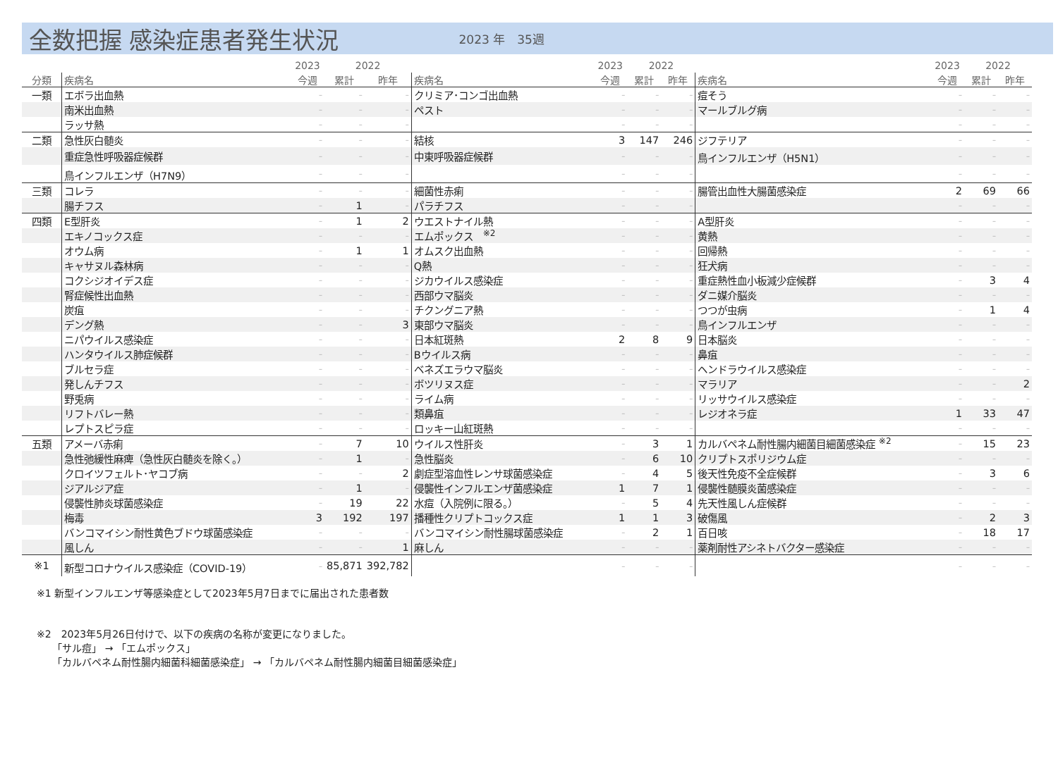全数把握 感染症患者発生状況
2023 年　35週
| | | 2023 | 2022 | | | 2023 | 2022 | | | 2023 | 2022 | |
| --- | --- | --- | --- | --- | --- | --- | --- | --- | --- | --- | --- | --- |
| 分類 | 疾病名 | 今週 | 累計 | 昨年 | 疾病名 | 今週 | 累計 | 昨年 | 疾病名 | 今週 | 累計 | 昨年 |
| 一類 | エボラ出血熱 | – | – | – | クリミア･コンゴ出血熱 | – | – | – | 痘そう | – | – | – |
| | 南米出血熱 | – | – | – | ペスト | – | – | – | マールブルグ病 | – | – | – |
| | ラッサ熱 | – | – | – | | – | – | – | | – | – | – |
| 二類 | 急性灰白髄炎 | – | – | – | 結核 | 3 | 147 | 246 | ジフテリア | – | – | – |
| | 重症急性呼吸器症候群 | – | – | – | 中東呼吸器症候群 | – | – | – | 鳥インフルエンザ（H5N1） | – | – | – |
| | 鳥インフルエンザ（H7N9） | – | – | – | | – | – | – | | – | – | – |
| 三類 | コレラ | – | – | – | 細菌性赤痢 | – | – | – | 腸管出血性大腸菌感染症 | 2 | 69 | 66 |
| | 腸チフス | – | 1 | – | パラチフス | – | – | – | | – | – | – |
| 四類 | E型肝炎 | – | 1 | 2 | ウエストナイル熱 | – | – | – | A型肝炎 | – | – | – |
| | エキノコックス症 | – | – | – | エムポックス <sup>※2</sup> | – | – | – | 黄熱 | – | – | – |
| | オウム病 | – | 1 | 1 | オムスク出血熱 | – | – | – | 回帰熱 | – | – | – |
| | キャサヌル森林病 | – | – | – | Q熱 | – | – | – | 狂犬病 | – | – | – |
| | コクシジオイデス症 | – | – | – | ジカウイルス感染症 | – | – | – | 重症熱性血小板減少症候群 | – | 3 | 4 |
| | 腎症候性出血熱 | – | – | – | 西部ウマ脳炎 | – | – | – | ダニ媒介脳炎 | – | – | – |
| | 炭疽 | – | – | – | チクングニア熱 | – | – | – | つつが虫病 | – | 1 | 4 |
| | デング熱 | – | – | 3 | 東部ウマ脳炎 | – | – | – | 鳥インフルエンザ | – | – | – |
| | ニパウイルス感染症 | – | – | – | 日本紅斑熱 | 2 | 8 | 9 | 日本脳炎 | – | – | – |
| | ハンタウイルス肺症候群 | – | – | – | Bウイルス病 | – | – | – | 鼻疽 | – | – | – |
| | ブルセラ症 | – | – | – | ベネズエラウマ脳炎 | – | – | – | ヘンドラウイルス感染症 | – | – | – |
| | 発しんチフス | – | – | – | ボツリヌス症 | – | – | – | マラリア | – | – | 2 |
| | 野兎病 | – | – | – | ライム病 | – | – | – | リッサウイルス感染症 | – | – | – |
| | リフトバレー熱 | – | – | – | 類鼻疽 | – | – | – | レジオネラ症 | 1 | 33 | 47 |
| | レプトスピラ症 | – | – | – | ロッキー山紅斑熱 | – | – | – | | – | – | – |
| 五類 | アメーバ赤痢 | – | 7 | 10 | ウイルス性肝炎 | – | 3 | 1 | カルバペネム耐性腸内細菌目細菌感染症 <sup>※2</sup> | – | 15 | 23 |
| | 急性弛緩性麻痺（急性灰白髄炎を除く。） | – | 1 | – | 急性脳炎 | – | 6 | 10 | クリプトスポリジウム症 | – | – | – |
| | クロイツフェルト･ヤコブ病 | – | – | 2 | 劇症型溶血性レンサ球菌感染症 | – | 4 | 5 | 後天性免疫不全症候群 | – | 3 | 6 |
| | ジアルジア症 | – | 1 | – | 侵襲性インフルエンザ菌感染症 | 1 | 7 | 1 | 侵襲性髄膜炎菌感染症 | – | – | – |
| | 侵襲性肺炎球菌感染症 | – | 19 | 22 | 水痘（入院例に限る。） | – | 5 | 4 | 先天性風しん症候群 | – | – | – |
| | 梅毒 | 3 | 192 | 197 | 播種性クリプトコックス症 | 1 | 1 | 3 | 破傷風 | – | 2 | 3 |
| | バンコマイシン耐性黄色ブドウ球菌感染症 | – | – | – | バンコマイシン耐性腸球菌感染症 | – | 2 | 1 | 百日咳 | – | 18 | 17 |
| | 風しん | – | – | 1 | 麻しん | – | – | – | 薬剤耐性アシネトバクター感染症 | – | – | – |
| ※1 | 新型コロナウイルス感染症（COVID-19） | – | 85,871 | 392,782 | | – | – | – | | – | – | – |
※1 新型インフルエンザ等感染症として2023年5月7日までに届出された患者数
※2　2023年5月26日付けで、以下の疾病の名称が変更になりました。
「サル痘」 → 「エムポックス」
「カルバペネム耐性腸内細菌科細菌感染症」 → 「カルバペネム耐性腸内細菌目細菌感染症」